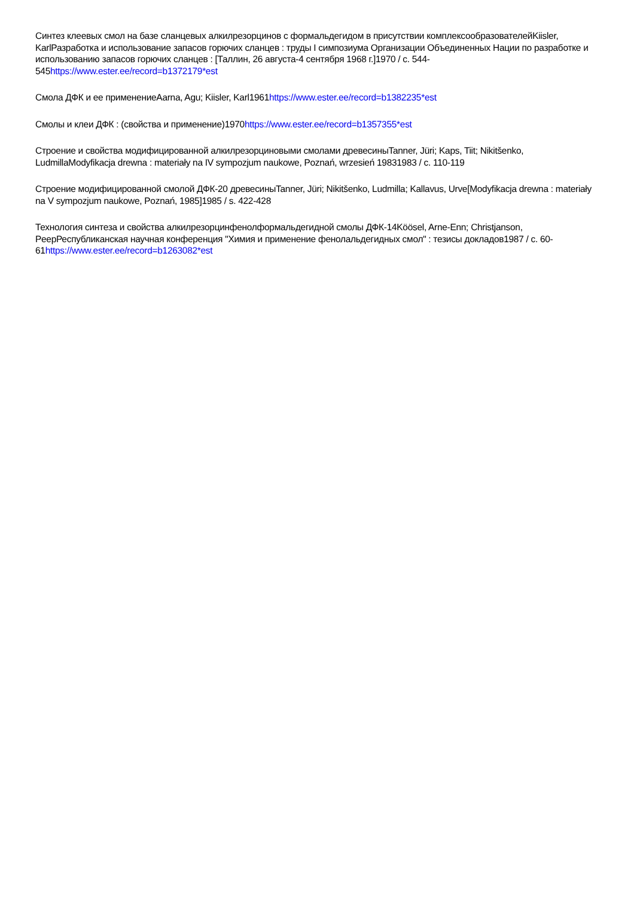Синтез клеевых смол на базе сланцевых алкилрезорцинов с формальдегидом в присутствии комплексообразователейKiisler, KarlРазработка и использование запасов горючих сланцев : труды I симпозиума Организации Объединенных Нации по разработке и использованию запасов горючих сланцев : [Таллин, 26 августа-4 сентября 1968 г.]1970 / с. 544-545https://www.ester.ee/record=b1372179*est
Смола ДФК и ее применениеAarna, Agu; Kiisler, Karl1961https://www.ester.ee/record=b1382235*est
Смолы и клеи ДФК : (свойства и применение)1970https://www.ester.ee/record=b1357355*est
Строение и свойства модифицированной алкилрезорциновыми смолами древесиныTanner, Jüri; Kaps, Tiit; Nikitšenko, LudmillaModyfikacja drewna : materiały na IV sympozjum naukowe, Poznań, wrzesień 19831983 / c. 110-119
Строение модифицированной смолой ДФК-20 древесиныTanner, Jüri; Nikitšenko, Ludmilla; Kallavus, Urve[Modyfikacja drewna : materiały na V sympozjum naukowe, Poznań, 1985]1985 / s. 422-428
Технология синтеза и свойства алкилрезорцинфенолформальдегидной смолы ДФК-14Köösel, Arne-Enn; Christjanson, PeepРеспубликанская научная конференция "Химия и применение фенолальдегидных смол" : тезисы докладов1987 / с. 60-61https://www.ester.ee/record=b1263082*est